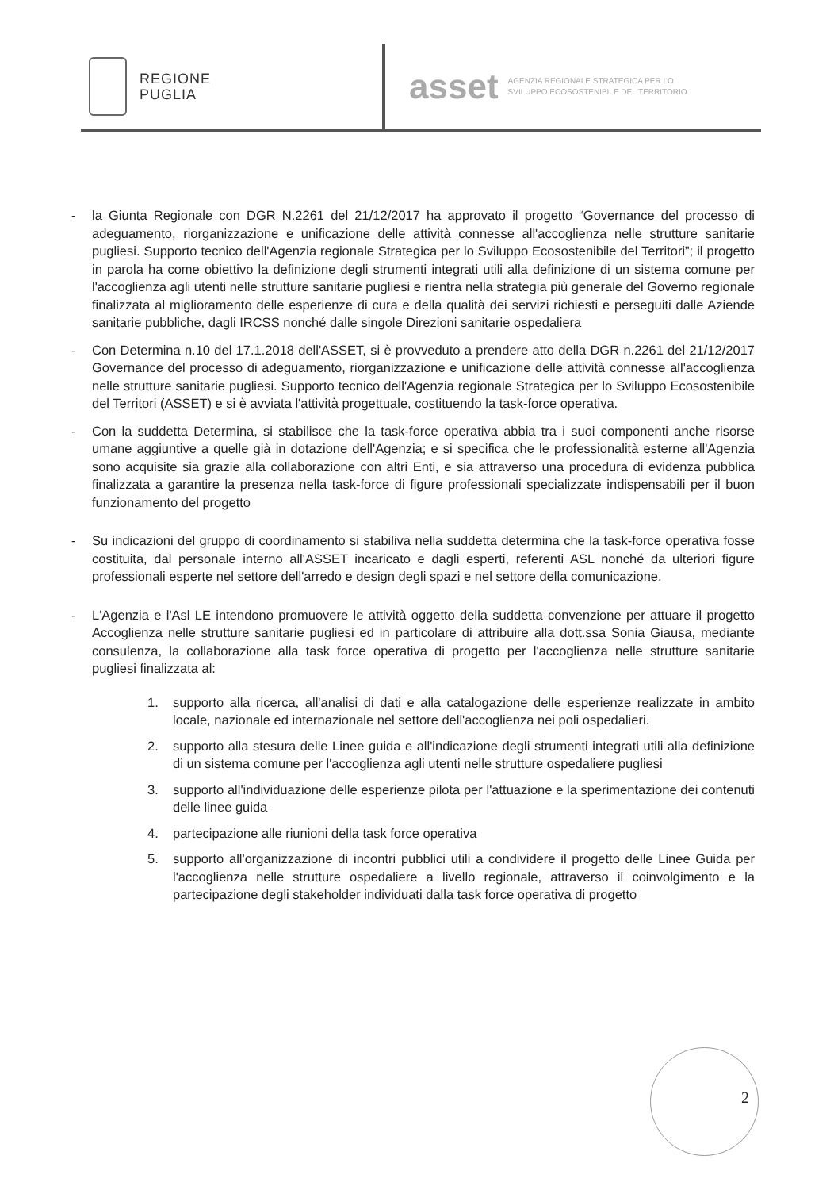REGIONE
PUGLIA
asset
AGENZIA REGIONALE STRATEGICA PER LO
SVILUPPO ECOSOSTENIBILE DEL TERRITORIO
- la Giunta Regionale con DGR N.2261 del 21/12/2017 ha approvato il progetto “Governance del processo di adeguamento, riorganizzazione e unificazione delle attività connesse all'accoglienza nelle strutture sanitarie pugliesi. Supporto tecnico dell'Agenzia regionale Strategica per lo Sviluppo Ecosostenibile del Territori”; il progetto in parola ha come obiettivo la definizione degli strumenti integrati utili alla definizione di un sistema comune per l'accoglienza agli utenti nelle strutture sanitarie pugliesi e rientra nella strategia più generale del Governo regionale finalizzata al miglioramento delle esperienze di cura e della qualità dei servizi richiesti e perseguiti dalle Aziende sanitarie pubbliche, dagli IRCSS nonché dalle singole Direzioni sanitarie ospedaliera
- Con Determina n.10 del 17.1.2018 dell'ASSET, si è provveduto a prendere atto della DGR n.2261 del 21/12/2017 Governance del processo di adeguamento, riorganizzazione e unificazione delle attività connesse all'accoglienza nelle strutture sanitarie pugliesi. Supporto tecnico dell'Agenzia regionale Strategica per lo Sviluppo Ecosostenibile del Territori (ASSET) e si è avviata l'attività progettuale, costituendo la task-force operativa.
- Con la suddetta Determina, si stabilisce che la task-force operativa abbia tra i suoi componenti anche risorse umane aggiuntive a quelle già in dotazione dell'Agenzia; e si specifica che le professionalità esterne all'Agenzia sono acquisite sia grazie alla collaborazione con altri Enti, e sia attraverso una procedura di evidenza pubblica finalizzata a garantire la presenza nella task-force di figure professionali specializzate indispensabili per il buon funzionamento del progetto
- Su indicazioni del gruppo di coordinamento si stabiliva nella suddetta determina che la task-force operativa fosse costituita, dal personale interno all'ASSET incaricato e dagli esperti, referenti ASL nonché da ulteriori figure professionali esperte nel settore dell'arredo e design degli spazi e nel settore della comunicazione.
- L'Agenzia e l'Asl LE intendono promuovere le attività oggetto della suddetta convenzione per attuare il progetto Accoglienza nelle strutture sanitarie pugliesi ed in particolare di attribuire alla dott.ssa Sonia Giausa, mediante consulenza, la collaborazione alla task force operativa di progetto per l'accoglienza nelle strutture sanitarie pugliesi finalizzata al:
1. supporto alla ricerca, all'analisi di dati e alla catalogazione delle esperienze realizzate in ambito locale, nazionale ed internazionale nel settore dell'accoglienza nei poli ospedalieri.
2. supporto alla stesura delle Linee guida e all'indicazione degli strumenti integrati utili alla definizione di un sistema comune per l'accoglienza agli utenti nelle strutture ospedaliere pugliesi
3. supporto all'individuazione delle esperienze pilota per l'attuazione e la sperimentazione dei contenuti delle linee guida
4. partecipazione alle riunioni della task force operativa
5. supporto all'organizzazione di incontri pubblici utili a condividere il progetto delle Linee Guida per l'accoglienza nelle strutture ospedaliere a livello regionale, attraverso il coinvolgimento e la partecipazione degli stakeholder individuati dalla task force operativa di progetto
2